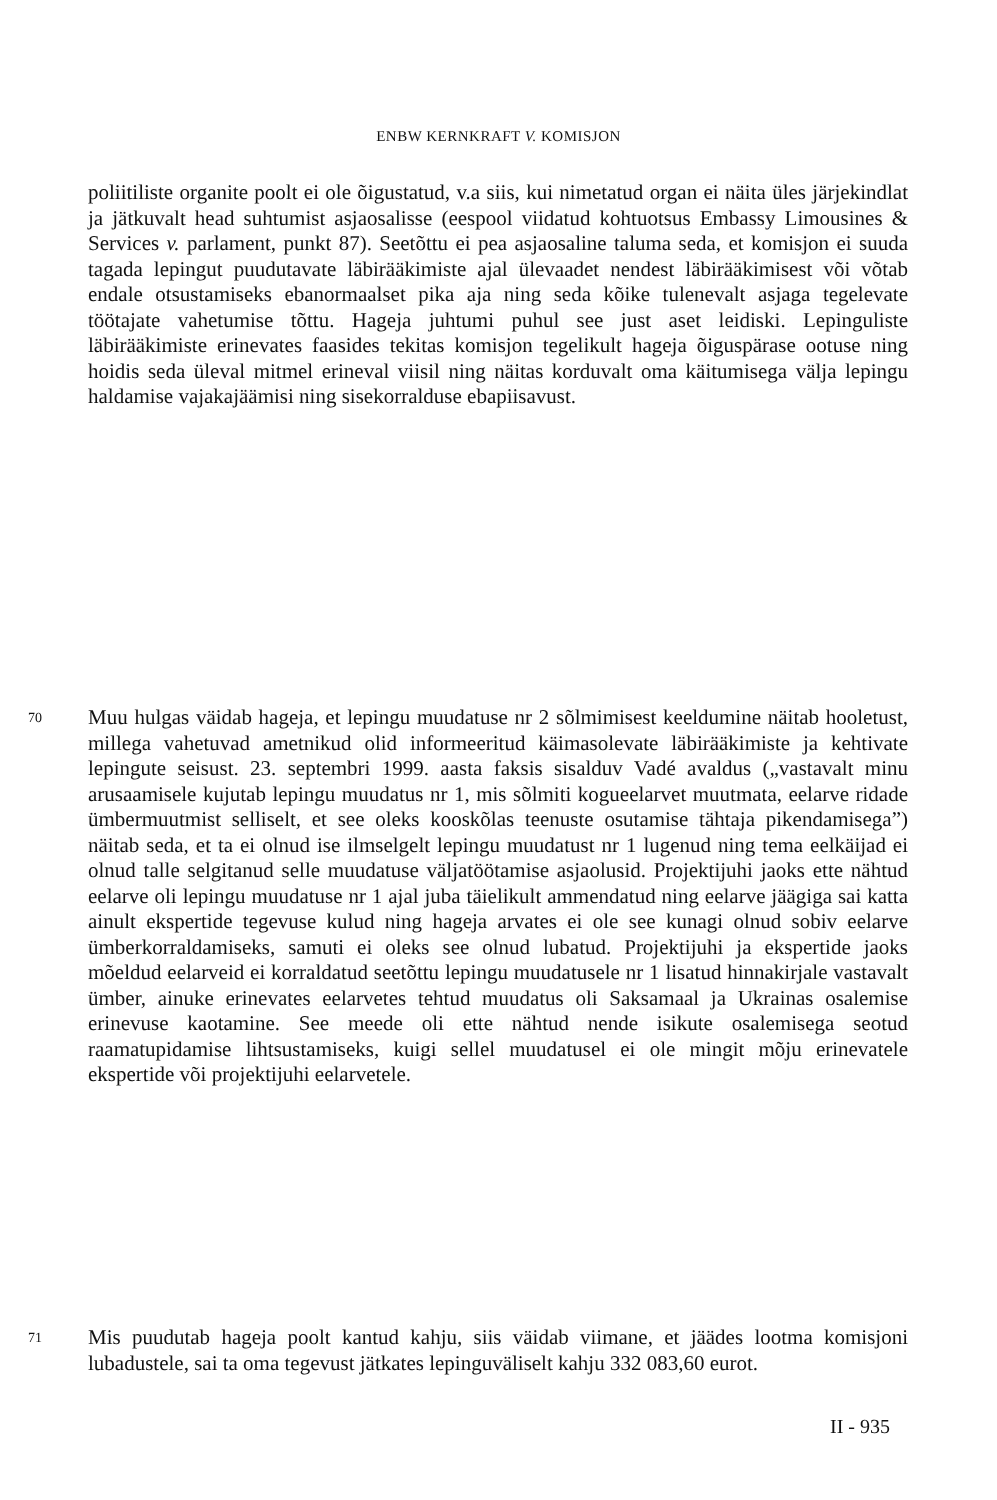ENBW KERNKRAFT V. KOMISJON
poliitiliste organite poolt ei ole õigustatud, v.a siis, kui nimetatud organ ei näita üles järjekindlat ja jätkuvalt head suhtumist asjaosalisse (eespool viidatud kohtuotsus Embassy Limousines & Services v. parlament, punkt 87). Seetõttu ei pea asjaosaline taluma seda, et komisjon ei suuda tagada lepingut puudutavate läbirääkimiste ajal ülevaadet nendest läbirääkimisest või võtab endale otsustamiseks ebanormaalset pika aja ning seda kõike tulenevalt asjaga tegelevate töötajate vahetumise tõttu. Hageja juhtumi puhul see just aset leidiski. Lepinguliste läbirääkimiste erinevates faasides tekitas komisjon tegelikult hageja õiguspärase ootuse ning hoidis seda üleval mitmel erineval viisil ning näitas korduvalt oma käitumisega välja lepingu haldamise vajakajäämisi ning sisekorralduse ebapiisavust.
70 Muu hulgas väidab hageja, et lepingu muudatuse nr 2 sõlmimisest keeldumine näitab hooletust, millega vahetuvad ametnikud olid informeeritud käimasolevate läbirääkimiste ja kehtivate lepingute seisust. 23. septembri 1999. aasta faksis sisalduv Vadé avaldus („vastavalt minu arusaamisele kujutab lepingu muudatus nr 1, mis sõlmiti kogueelarvet muutmata, eelarve ridade ümbermuutmist selliselt, et see oleks kooskõlas teenuste osutamise tähtaja pikendamisega”) näitab seda, et ta ei olnud ise ilmselgelt lepingu muudatust nr 1 lugenud ning tema eelkäijad ei olnud talle selgitanud selle muudatuse väljatöötamise asjaolusid. Projektijuhi jaoks ette nähtud eelarve oli lepingu muudatuse nr 1 ajal juba täielikult ammendatud ning eelarve jäägiga sai katta ainult ekspertide tegevuse kulud ning hageja arvates ei ole see kunagi olnud sobiv eelarve ümberkorraldamiseks, samuti ei oleks see olnud lubatud. Projektijuhi ja ekspertide jaoks mõeldud eelarveid ei korraldatud seetõttu lepingu muudatusele nr 1 lisatud hinnakirjale vastavalt ümber, ainuke erinevates eelarvetes tehtud muudatus oli Saksamaal ja Ukrainas osalemise erinevuse kaotamine. See meede oli ette nähtud nende isikute osalemisega seotud raamatupidamise lihtsustamiseks, kuigi sellel muudatusel ei ole mingit mõju erinevatele ekspertide või projektijuhi eelarvetele.
71 Mis puudutab hageja poolt kantud kahju, siis väidab viimane, et jäädes lootma komisjoni lubadustele, sai ta oma tegevust jätkates lepinguväliselt kahju 332 083,60 eurot.
II - 935